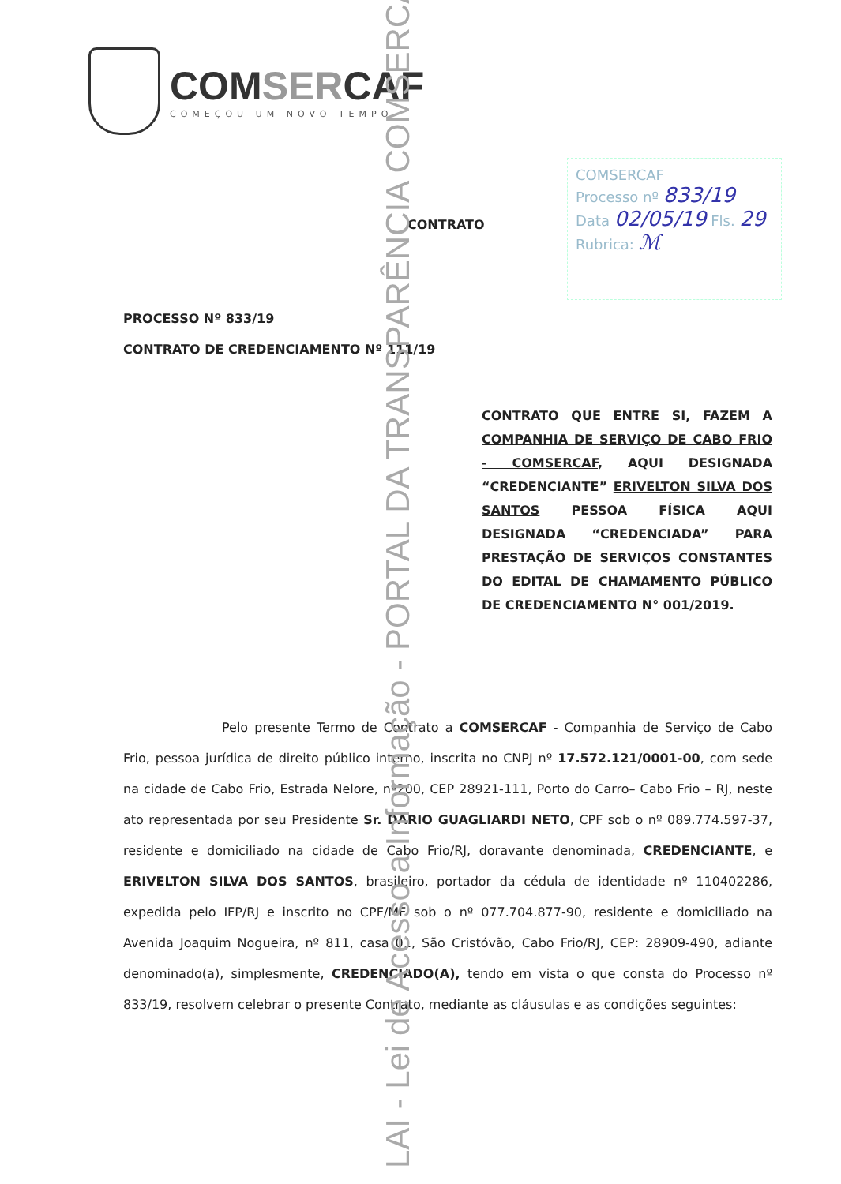COMSERCAF
COMEÇOU UM NOVO TEMPO
COMSERCAF
Processo nº 833/19
Data 02/05/19 Fls. 29
Rubrica: ℳ
CONTRATO
PROCESSO Nº 833/19
CONTRATO DE CREDENCIAMENTO Nº 111/19
CONTRATO QUE ENTRE SI, FAZEM A COMPANHIA DE SERVIÇO DE CABO FRIO - COMSERCAF, AQUI DESIGNADA “CREDENCIANTE” ERIVELTON SILVA DOS SANTOS PESSOA FÍSICA AQUI DESIGNADA “CREDENCIADA” PARA PRESTAÇÃO DE SERVIÇOS CONSTANTES DO EDITAL DE CHAMAMENTO PÚBLICO DE CREDENCIAMENTO N° 001/2019.
Pelo presente Termo de Contrato a COMSERCAF - Companhia de Serviço de Cabo Frio, pessoa jurídica de direito público interno, inscrita no CNPJ nº 17.572.121/0001-00, com sede na cidade de Cabo Frio, Estrada Nelore, nº200, CEP 28921-111, Porto do Carro– Cabo Frio – RJ, neste ato representada por seu Presidente Sr. DARIO GUAGLIARDI NETO, CPF sob o nº 089.774.597-37, residente e domiciliado na cidade de Cabo Frio/RJ, doravante denominada, CREDENCIANTE, e ERIVELTON SILVA DOS SANTOS, brasileiro, portador da cédula de identidade nº 110402286, expedida pelo IFP/RJ e inscrito no CPF/MF sob o nº 077.704.877-90, residente e domiciliado na Avenida Joaquim Nogueira, nº 811, casa 01, São Cristóvão, Cabo Frio/RJ, CEP: 28909-490, adiante denominado(a), simplesmente, CREDENCIADO(A), tendo em vista o que consta do Processo nº 833/19, resolvem celebrar o presente Contrato, mediante as cláusulas e as condições seguintes:
LAI - Lei de Acesso a Informação - PORTAL DA TRANSPARÊNCIA COMSERCAF